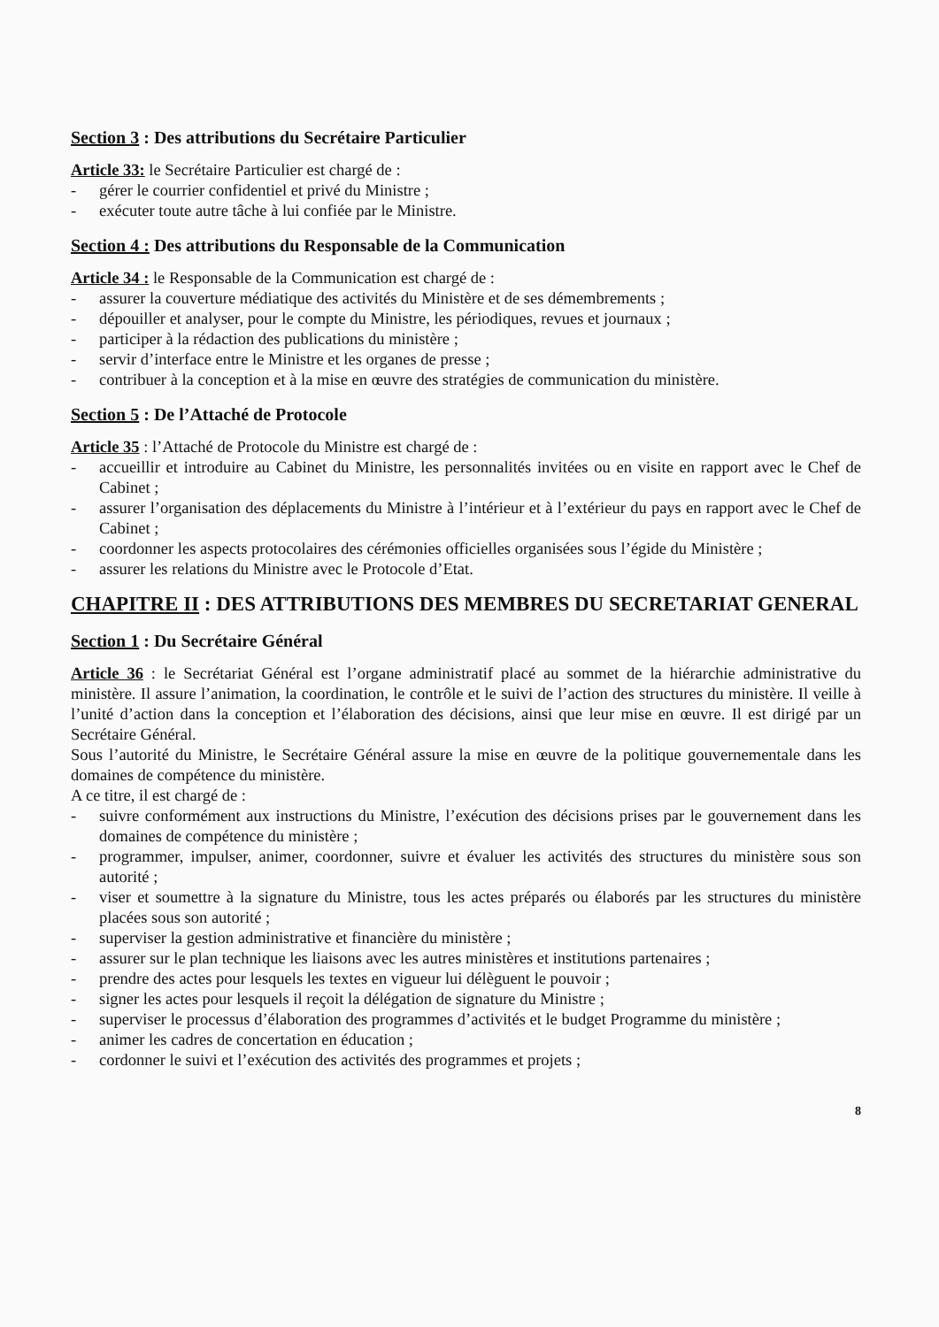Section 3 : Des attributions du Secrétaire Particulier
Article 33: le Secrétaire Particulier est chargé de :
- gérer le courrier confidentiel et privé du Ministre ;
- exécuter toute autre tâche à lui confiée par le Ministre.
Section 4 : Des attributions du Responsable de la Communication
Article 34 : le Responsable de la Communication est chargé de :
- assurer la couverture médiatique des activités du Ministère et de ses démembrements ;
- dépouiller et analyser, pour le compte du Ministre, les périodiques, revues et journaux ;
- participer à la rédaction des publications du ministère ;
- servir d’interface entre le Ministre et les organes de presse ;
- contribuer à la conception et à la mise en œuvre des stratégies de communication du ministère.
Section 5 : De l’Attaché de Protocole
Article 35 : l’Attaché de Protocole du Ministre est chargé de :
- accueillir et introduire au Cabinet du Ministre, les personnalités invitées ou en visite en rapport avec le Chef de Cabinet ;
- assurer l’organisation des déplacements du Ministre à l’intérieur et à l’extérieur du pays en rapport avec le Chef de Cabinet ;
- coordonner les aspects protocolaires des cérémonies officielles organisées sous l’égide du Ministère ;
- assurer les relations du Ministre avec le Protocole d’Etat.
CHAPITRE II : DES ATTRIBUTIONS DES MEMBRES DU SECRETARIAT GENERAL
Section 1 : Du Secrétaire Général
Article 36 : le Secrétariat Général est l’organe administratif placé au sommet de la hiérarchie administrative du ministère. Il assure l’animation, la coordination, le contrôle et le suivi de l’action des structures du ministère. Il veille à l’unité d’action dans la conception et l’élaboration des décisions, ainsi que leur mise en œuvre. Il est dirigé par un Secrétaire Général.
Sous l’autorité du Ministre, le Secrétaire Général assure la mise en œuvre de la politique gouvernementale dans les domaines de compétence du ministère.
A ce titre, il est chargé de :
- suivre conformément aux instructions du Ministre, l’exécution des décisions prises par le gouvernement dans les domaines de compétence du ministère ;
- programmer, impulser, animer, coordonner, suivre et évaluer les activités des structures du ministère sous son autorité ;
- viser et soumettre à la signature du Ministre, tous les actes préparés ou élaborés par les structures du ministère placées sous son autorité ;
- superviser la gestion administrative et financière du ministère ;
- assurer sur le plan technique les liaisons avec les autres ministères et institutions partenaires ;
- prendre des actes pour lesquels les textes en vigueur lui délèguent le pouvoir ;
- signer les actes pour lesquels il reçoit la délégation de signature du Ministre ;
- superviser le processus d’élaboration des programmes d’activités et le budget Programme du ministère ;
- animer les cadres de concertation en éducation ;
- cordonner le suivi et l’exécution des activités des programmes et projets ;
8